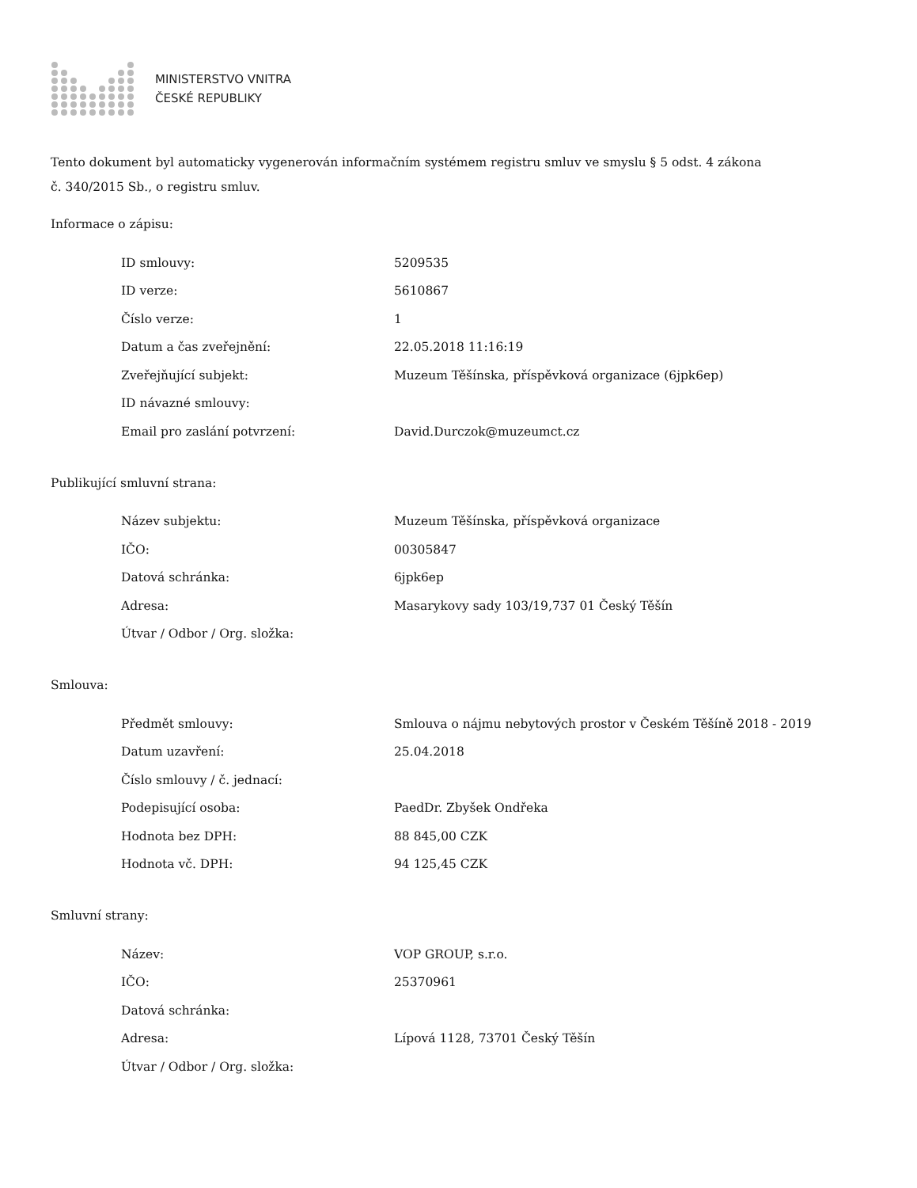MINISTERSTVO VNITRA
ČESKÉ REPUBLIKY
Tento dokument byl automaticky vygenerován informačním systémem registru smluv ve smyslu § 5 odst. 4 zákona
č. 340/2015 Sb., o registru smluv.
Informace o zápisu:
| ID smlouvy: | 5209535 |
| ID verze: | 5610867 |
| Číslo verze: | 1 |
| Datum a čas zveřejnění: | 22.05.2018 11:16:19 |
| Zveřejňující subjekt: | Muzeum Těšínska, příspěvková organizace (6jpk6ep) |
| ID návazné smlouvy: | |
| Email pro zaslání potvrzení: | David.Durczok@muzeumct.cz |
Publikující smluvní strana:
| Název subjektu: | Muzeum Těšínska, příspěvková organizace |
| IČO: | 00305847 |
| Datová schránka: | 6jpk6ep |
| Adresa: | Masarykovy sady 103/19,737 01 Český Těšín |
| Útvar / Odbor / Org. složka: | |
Smlouva:
| Předmět smlouvy: | Smlouva o nájmu nebytových prostor v Českém Těšíně 2018 - 2019 |
| Datum uzavření: | 25.04.2018 |
| Číslo smlouvy / č. jednací: | |
| Podepisující osoba: | PaedDr. Zbyšek Ondřeka |
| Hodnota bez DPH: | 88 845,00 CZK |
| Hodnota vč. DPH: | 94 125,45 CZK |
Smluvní strany:
| Název: | VOP GROUP, s.r.o. |
| IČO: | 25370961 |
| Datová schránka: | |
| Adresa: | Lípová 1128, 73701 Český Těšín |
| Útvar / Odbor / Org. složka: | |